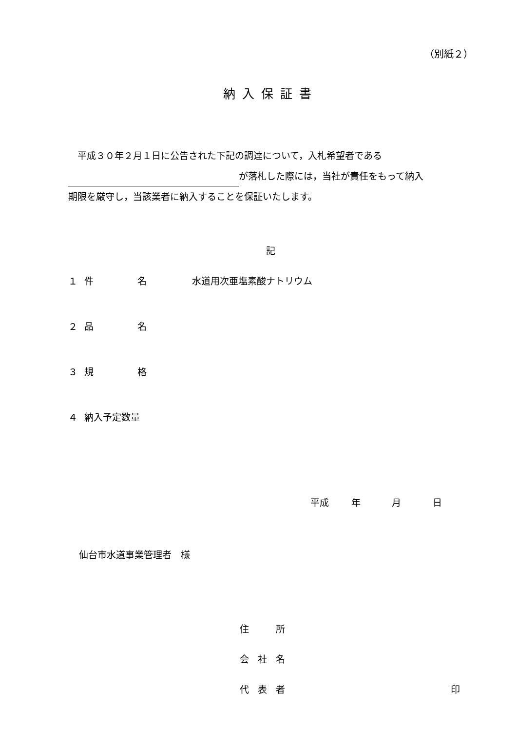（別紙２）
納入保証書
　平成３０年２月１日に公告された下記の調達について，入札希望者である
が落札した際には，当社が責任をもって納入
期限を厳守し，当該業者に納入することを保証いたします。
記
１ 件 名 水道用次亜塩素酸ナトリウム
２ 品 名
３ 規 格
４ 納入予定数量
平成 年 月 日
仙台市水道事業管理者　様
住 所
会 社 名
代 表 者 印